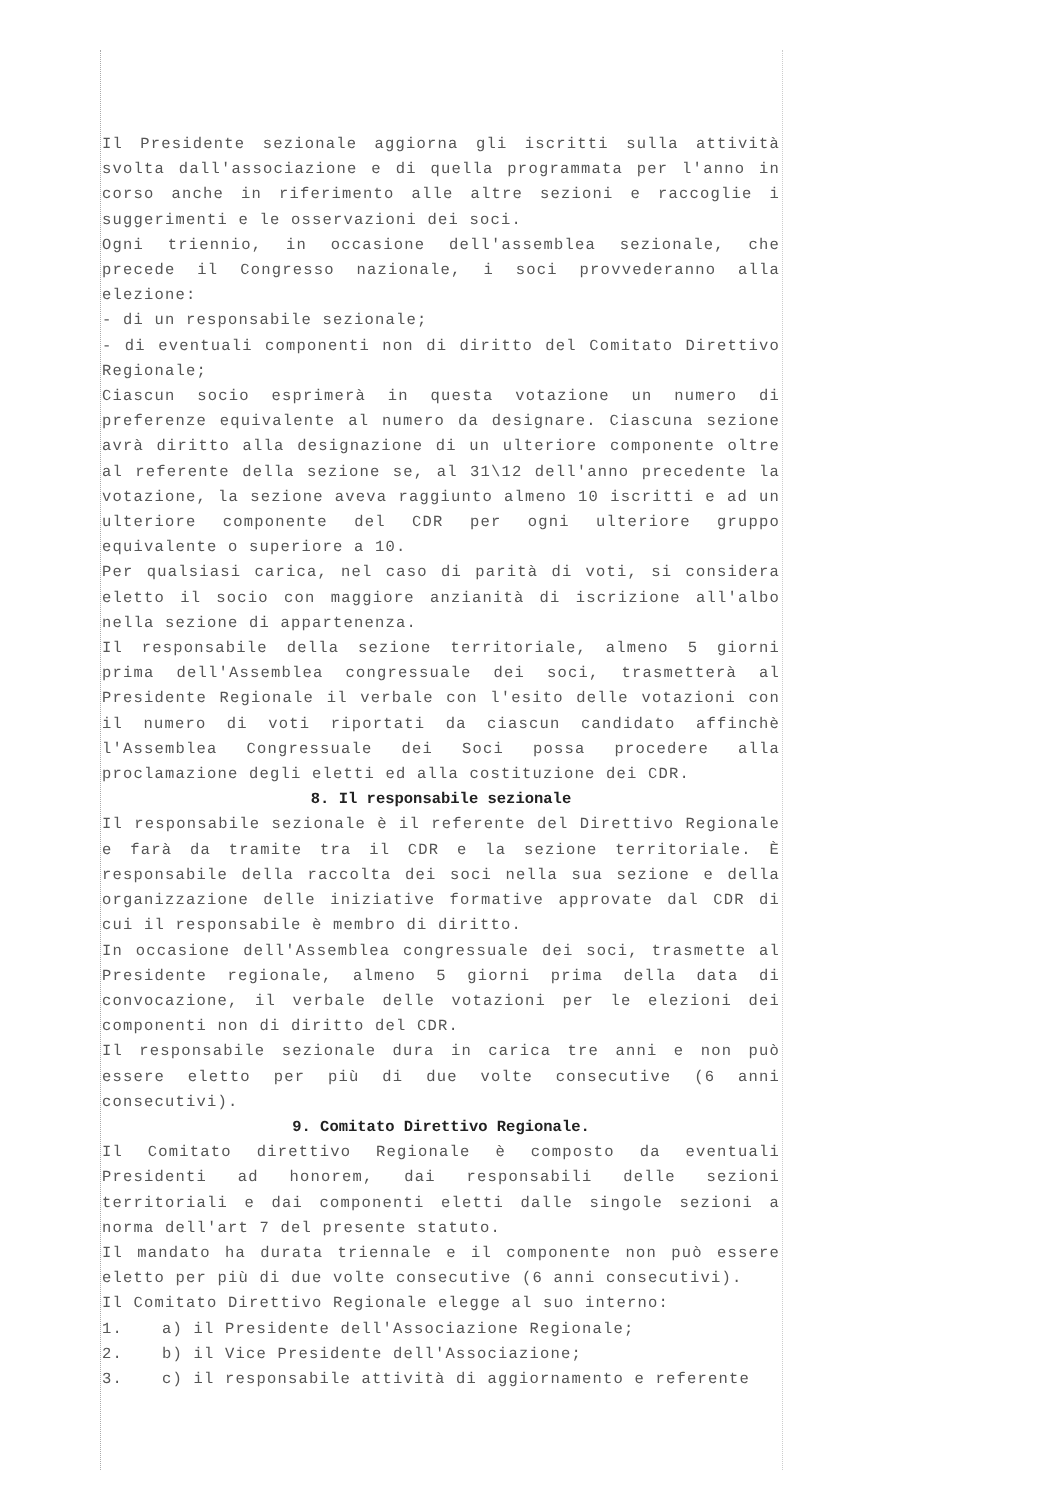Il Presidente sezionale aggiorna gli iscritti sulla attività svolta dall'associazione e di quella programmata per l'anno in corso anche in riferimento alle altre sezioni e raccoglie i suggerimenti e le osservazioni dei soci.
Ogni triennio, in occasione dell'assemblea sezionale, che precede il Congresso nazionale, i soci provvederanno alla elezione:
- di un responsabile sezionale;
- di eventuali componenti non di diritto del Comitato Direttivo Regionale;
Ciascun socio esprimerà in questa votazione un numero di preferenze equivalente al numero da designare. Ciascuna sezione avrà diritto alla designazione di un ulteriore componente oltre al referente della sezione se, al 31\12 dell'anno precedente la votazione, la sezione aveva raggiunto almeno 10 iscritti e ad un ulteriore componente del CDR per ogni ulteriore gruppo equivalente o superiore a 10.
Per qualsiasi carica, nel caso di parità di voti, si considera eletto il socio con maggiore anzianità di iscrizione all'albo nella sezione di appartenenza.
Il responsabile della sezione territoriale, almeno 5 giorni prima dell'Assemblea congressuale dei soci, trasmetterà al Presidente Regionale il verbale con l'esito delle votazioni con il numero di voti riportati da ciascun candidato affinchè l'Assemblea Congressuale dei Soci possa procedere alla proclamazione degli eletti ed alla costituzione dei CDR.
8. Il responsabile sezionale
Il responsabile sezionale è il referente del Direttivo Regionale e farà da tramite tra il CDR e la sezione territoriale. È responsabile della raccolta dei soci nella sua sezione e della organizzazione delle iniziative formative approvate dal CDR di cui il responsabile è membro di diritto.
In occasione dell'Assemblea congressuale dei soci, trasmette al Presidente regionale, almeno 5 giorni prima della data di convocazione, il verbale delle votazioni per le elezioni dei componenti non di diritto del CDR.
Il responsabile sezionale dura in carica tre anni e non può essere eletto per più di due volte consecutive (6 anni consecutivi).
9. Comitato Direttivo Regionale.
Il Comitato direttivo Regionale è composto da eventuali Presidenti ad honorem, dai responsabili delle sezioni territoriali e dai componenti eletti dalle singole sezioni a norma dell'art 7 del presente statuto.
Il mandato ha durata triennale e il componente non può essere eletto per più di due volte consecutive (6 anni consecutivi).
Il Comitato Direttivo Regionale elegge al suo interno:
1. a) il Presidente dell'Associazione Regionale;
2. b) il Vice Presidente dell'Associazione;
3. c) il responsabile attività di aggiornamento e referente